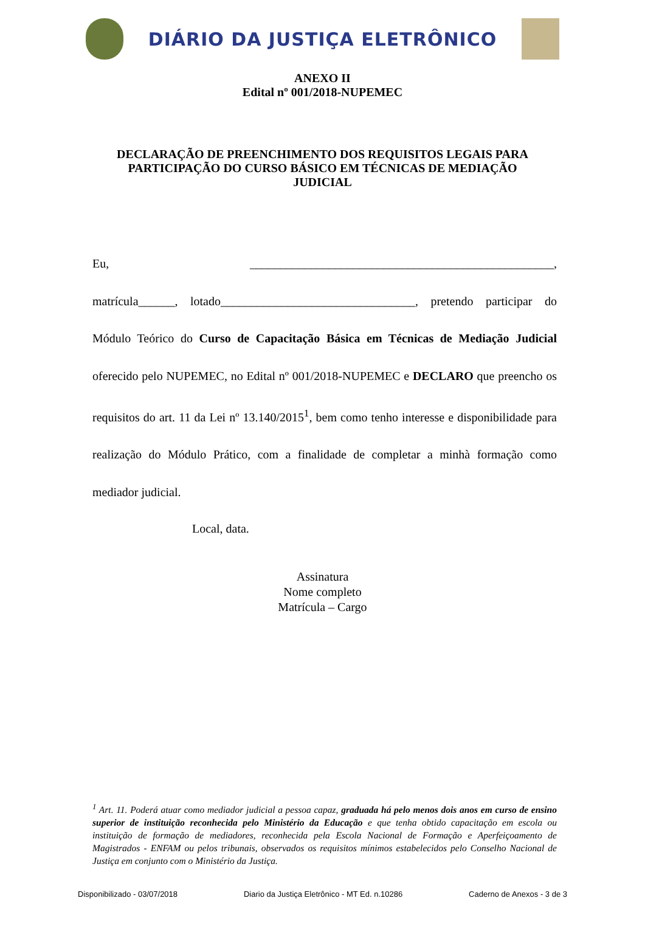DIÁRIO DA JUSTIÇA ELETRÔNICO
ANEXO II
Edital nº 001/2018-NUPEMEC
DECLARAÇÃO DE PREENCHIMENTO DOS REQUISITOS LEGAIS PARA
PARTICIPAÇÃO DO CURSO BÁSICO EM TÉCNICAS DE MEDIAÇÃO
JUDICIAL
Eu, __________________________________________________,
matrícula______, lotado________________________________, pretendo participar do Módulo Teórico do Curso de Capacitação Básica em Técnicas de Mediação Judicial oferecido pelo NUPEMEC, no Edital nº 001/2018-NUPEMEC e DECLARO que preencho os requisitos do art. 11 da Lei nº 13.140/2015<sup>1</sup>, bem como tenho interesse e disponibilidade para realização do Módulo Prático, com a finalidade de completar a minhà formação como mediador judicial.
Local, data.
Assinatura
Nome completo
Matrícula – Cargo
<sup>1</sup> Art. 11. Poderá atuar como mediador judicial a pessoa capaz, graduada há pelo menos dois anos em curso de ensino superior de instituição reconhecida pelo Ministério da Educação e que tenha obtido capacitação em escola ou instituição de formação de mediadores, reconhecida pela Escola Nacional de Formação e Aperfeiçoamento de Magistrados - ENFAM ou pelos tribunais, observados os requisitos mínimos estabelecidos pelo Conselho Nacional de Justiça em conjunto com o Ministério da Justiça.
Disponibilizado - 03/07/2018 Diario da Justiça Eletrônico - MT Ed. n.10286 Caderno de Anexos - 3 de 3